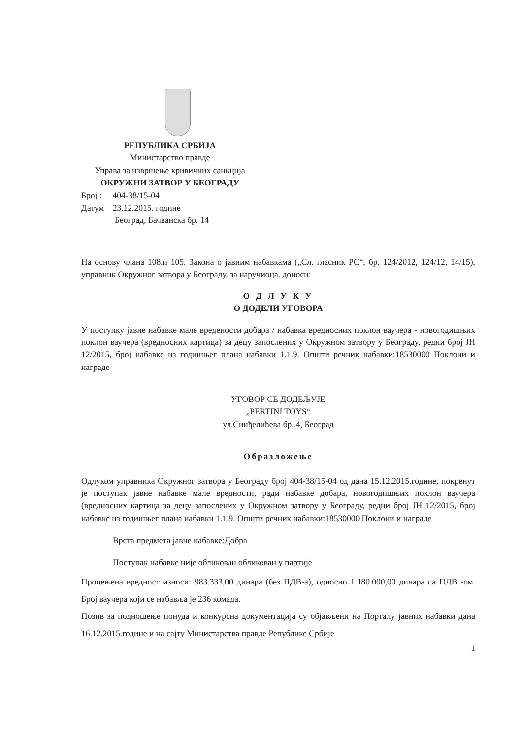РЕПУБЛИКА СРБИЈА
Министарство правде
Управа за извршење кривичних санкција
ОКРУЖНИ ЗАТВОР У БЕОГРАДУ
Број : 404-38/15-04
Датум 23.12.2015. године
Београд, Бачванска бр. 14
На основу члана 108.и 105. Закона о јавним набавкама („Сл. гласник РС“, бр. 124/2012, 124/12, 14/15), управник Окружног затвора у Београду, за наручиоца, доноси:
О Д Л У К У
О ДОДЕЛИ УГОВОРА
У поступку јавне набавке мале вредености добара / набавка вредносних поклон ваучера - новогодишњих поклон ваучера (вредносних картица) за децу запослених у Окружном затвору у Београду, редни број ЈН 12/2015, број набавке из годишњег плана набавки 1.1.9. Општи речник набавки:18530000 Поклони и награде
УГОВОР СЕ ДОДЕЉУЈЕ
„PERTINI TOYS“
ул.Синђелићева бр. 4, Београд
Образложење
Одлуком управника Окружног затвора у Београду број 404-38/15-04 од дана 15.12.2015.године, покренут је поступак јавне набавке мале вредности, ради набавке добара, новогодишњих поклон ваучера (вредносних картица за децу запослених у Окружном затвору у Београду, редни број ЈН 12/2015, број набавке из годишњег плана набавки 1.1.9. Општи речник набавки:18530000 Поклони и награде
Врста предмета јавне набавке:Добра
Поступак набавке није обликован обликован у партије
Процењена вредност износи: 983.333,00 динара (без ПДВ-а), односно 1.180.000,00 динара са ПДВ -ом. Број ваучера који се набавља је 236 комада.
Позив за подношење понуда и конкурсна документација су објављени на Порталу јавних набавки дана 16.12.2015.године и на сајту Министарства правде Републике Србије
1